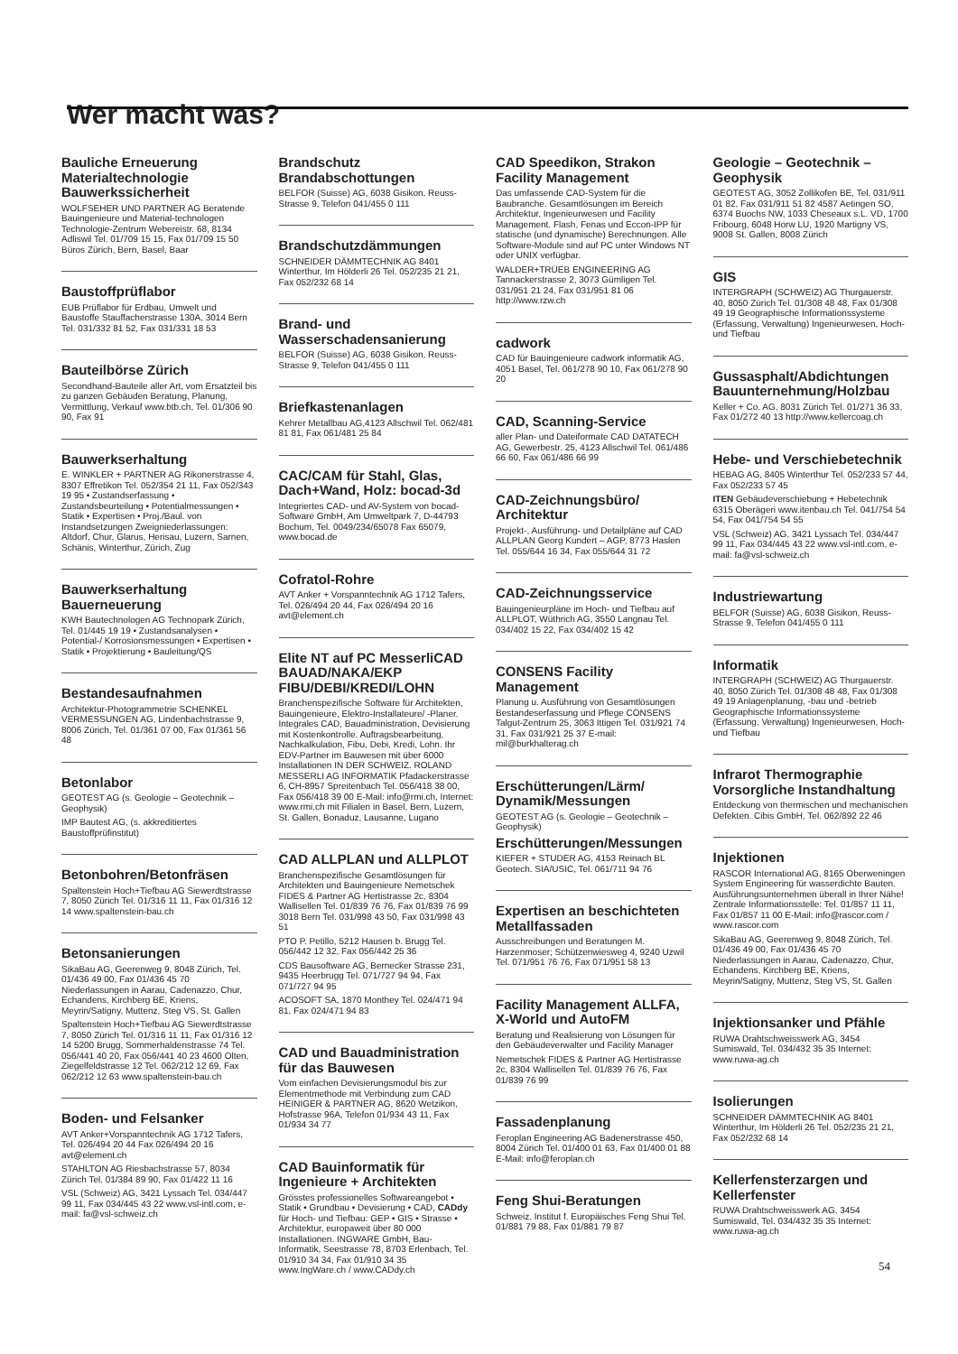Wer macht was?
Bauliche Erneuerung Materialtechnologie Bauwerkssicherheit
WOLFSEHER UND PARTNER AG Beratende Bauingenieure und Material-technologen Technologie-Zentrum Webereistr. 68, 8134 Adliswil Tel. 01/709 15 15, Fax 01/709 15 50 Büros Zürich, Bern, Basel, Baar
Baustoffprüflabor
EUB Prüflabor für Erdbau, Umwelt und Baustoffe Stauffacherstrasse 130A, 3014 Bern Tel. 031/332 81 52, Fax 031/331 18 53
Bauteilbörse Zürich
Secondhand-Bauteile aller Art, vom Ersatzteil bis zu ganzen Gebäuden Beratung, Planung, Vermittlung, Verkauf www.btb.ch, Tel. 01/306 90 90, Fax 91
Bauwerkserhaltung
E. WINKLER + PARTNER AG Rikonerstrasse 4, 8307 Effretikon Tel. 052/354 21 11, Fax 052/343 19 95 • Zustandserfassung • Zustandsbeurteilung • Potentialmessungen • Statik • Expertisen • Proj./Baul. von Instandsetzungen Zweigniederlassungen: Altdorf, Chur, Glarus, Herisau, Luzern, Sarnen, Schänis, Winterthur, Zürich, Zug
Bauwerkserhaltung Bauerneuerung
KWH Bautechnologen AG Technopark Zürich, Tel. 01/445 19 19 • Zustandsanalysen • Potential-/ Korrosionsmessungen • Expertisen • Statik • Projektierung • Bauleitung/QS
Bestandesaufnahmen
Architektur-Photogrammetrie SCHENKEL VERMESSUNGEN AG, Lindenbachstrasse 9, 8006 Zürich, Tel. 01/361 07 00, Fax 01/361 56 48
Betonlabor
GEOTEST AG (s. Geologie – Geotechnik – Geophysik)
IMP Bautest AG, (s. akkreditiertes Baustoffprüfinstitut)
Betonbohren/Betonfräsen
Spaltenstein Hoch+Tiefbau AG Siewerdtstrasse 7, 8050 Zürich Tel. 01/316 11 11, Fax 01/316 12 14 www.spaltenstein-bau.ch
Betonsanierungen
SikaBau AG, Geerenweg 9, 8048 Zürich, Tel. 01/436 49 00, Fax 01/436 45 70 Niederlassungen in Aarau, Cadenazzo, Chur, Echandens, Kirchberg BE, Kriens, Meyrin/Satigny, Muttenz, Steg VS, St. Gallen
Spaltenstein Hoch+Tiefbau AG Siewerdtstrasse 7, 8050 Zürich Tel. 01/316 11 11, Fax 01/316 12 14 5200 Brugg, Sommerhaldenstrasse 74 Tel. 056/441 40 20, Fax 056/441 40 23 4600 Olten, Ziegelfeldstrasse 12 Tel. 062/212 12 69, Fax 062/212 12 63 www.spaltenstein-bau.ch
Boden- und Felsanker
AVT Anker+Vorspanntechnik AG 1712 Tafers, Tel. 026/494 20 44 Fax 026/494 20 16 avt@element.ch
STAHLTON AG Riesbachstrasse 57, 8034 Zürich Tel. 01/384 89 90, Fax 01/422 11 16
VSL (Schweiz) AG, 3421 Lyssach Tel. 034/447 99 11, Fax 034/445 43 22 www.vsl-intl.com, e-mail: fa@vsl-schweiz.ch
Brandschutz Brandabschottungen
BELFOR (Suisse) AG, 6038 Gisikon, Reuss-Strasse 9, Telefon 041/455 0 111
Brandschutzdämmungen
SCHNEIDER DÄMMTECHNIK AG 8401 Winterthur, Im Hölderli 26 Tel. 052/235 21 21, Fax 052/232 68 14
Brand- und Wasserschadensanierung
BELFOR (Suisse) AG, 6038 Gisikon, Reuss-Strasse 9, Telefon 041/455 0 111
Briefkastenanlagen
Kehrer Metallbau AG,4123 Allschwil Tel. 062/481 81 81, Fax 061/481 25 84
CAC/CAM für Stahl, Glas, Dach+Wand, Holz: bocad-3d
Integriertes CAD- und AV-System von bocad-Software GmbH, Am Umweltpark 7, D-44793 Bochum, Tel. 0049/234/65078 Fax 65079, www.bocad.de
Cofratol-Rohre
AVT Anker + Vorspanntechnik AG 1712 Tafers, Tel. 026/494 20 44, Fax 026/494 20 16 avt@element.ch
Elite NT auf PC MesserliCAD BAUAD/NAKA/EKP FIBU/DEBI/KREDI/LOHN
Branchenspezifische Software für Architekten, Bauingenieure, Elektro-Installateure/ -Planer. Integrales CAD, Bauadministration, Devisierung mit Kostenkontrolle. Auftragsbearbeitung, Nachkalkulation, Fibu, Debi, Kredi, Lohn. Ihr EDV-Partner im Bauwesen mit über 6000 Installationen IN DER SCHWEIZ. ROLAND MESSERLI AG INFORMATIK Pfadackerstrasse 6, CH-8957 Spreitenbach Tel. 056/418 38 00, Fax 056/418 39 00 E-Mail: info@rmi.ch, Internet: www.rmi.ch mit Filialen in Basel, Bern, Luzern, St. Gallen, Bonaduz, Lausanne, Lugano
CAD ALLPLAN und ALLPLOT
Branchenspezifische Gesamtlösungen für Architekten und Bauingenieure Nemetschek FIDES & Partner AG Hertistrasse 2c, 8304 Wallisellen Tel. 01/839 76 76, Fax 01/839 76 99 3018 Bern Tel. 031/998 43 50, Fax 031/998 43 51
PTO P. Petillo, 5212 Hausen b. Brugg Tel. 056/442 12 32, Fax 056/442 25 36
CDS Bausoftware AG, Bernecker Strasse 231, 9435 Heerbrugg Tel. 071/727 94 94, Fax 071/727 94 95
ACOSOFT SA, 1870 Monthey Tel. 024/471 94 81, Fax 024/471 94 83
CAD und Bauadministration für das Bauwesen
Vom einfachen Devisierungsmodul bis zur Elementmethode mit Verbindung zum CAD HEINIGER & PARTNER AG, 8620 Wetzikon, Hofstrasse 96A, Telefon 01/934 43 11, Fax 01/934 34 77
CAD Bauinformatik für Ingenieure + Architekten
Grösstes professionelles Softwareangebot • Statik • Grundbau • Devisierung • CAD, CADdy für Hoch- und Tiefbau: GEP • GIS • Strasse • Architektur, europaweit über 80 000 Installationen. INGWARE GmbH, Bau-Informatik, Seestrasse 78, 8703 Erlenbach, Tel. 01/910 34 34, Fax 01/910 34 35 www.IngWare.ch / www.CADdy.ch
CAD Speedikon, Strakon Facility Management
Das umfassende CAD-System für die Baubranche. Gesamtlösungen im Bereich Architektur, Ingenieurwesen und Facility Management. Flash, Fenas und Eccon-IPP für statische (und dynamische) Berechnungen. Alle Software-Module sind auf PC unter Windows NT oder UNIX verfügbar.
WALDER+TRÜEB ENGINEERING AG Tannackerstrasse 2, 3073 Gümligen Tel. 031/951 21 24, Fax 031/951 81 06 http://www.rzw.ch
cadwork
CAD für Bauingenieure cadwork informatik AG, 4051 Basel, Tel. 061/278 90 10, Fax 061/278 90 20
CAD, Scanning-Service
aller Plan- und Dateiformate CAD DATATECH AG, Gewerbestr. 25, 4123 Allschwil Tel. 061/486 66 60, Fax 061/486 66 99
CAD-Zeichnungsbüro/ Architektur
Projekt-, Ausführung- und Detailpläne auf CAD ALLPLAN Georg Kundert – AGP, 8773 Haslen Tel. 055/644 16 34, Fax 055/644 31 72
CAD-Zeichnungsservice
Bauingenieurpläne im Hoch- und Tiefbau auf ALLPLOT, Wüthrich AG, 3550 Langnau Tel. 034/402 15 22, Fax 034/402 15 42
CONSENS Facility Management
Planung u. Ausführung von Gesamtlösungen Bestandeserfassung und Pflege CONSENS Talgut-Zentrum 25, 3063 Ittigen Tel. 031/921 74 31, Fax 031/921 25 37 E-mail: mil@burkhalterag.ch
Erschütterungen/Lärm/ Dynamik/Messungen
GEOTEST AG (s. Geologie – Geotechnik – Geophysik)
Erschütterungen/Messungen
KIEFER + STUDER AG, 4153 Reinach BL Geotech. SIA/USIC, Tel. 061/711 94 76
Expertisen an beschichteten Metallfassaden
Ausschreibungen und Beratungen M. Harzenmoser; Schützenwiesweg 4, 9240 Uzwil Tel. 071/951 76 76, Fax 071/951 58 13
Facility Management ALLFA, X-World und AutoFM
Beratung und Realisierung von Lösungen für den Gebäudeverwalter und Facility Manager
Nemetschek FIDES & Partner AG Hertistrasse 2c, 8304 Wallisellen Tel. 01/839 76 76, Fax 01/839 76 99
Fassadenplanung
Feroplan Engineering AG Badenerstrasse 450, 8004 Zürich Tel. 01/400 01 63, Fax 01/400 01 88 E-Mail: info@feroplan.ch
Feng Shui-Beratungen
Schweiz. Institut f. Europäisches Feng Shui Tel. 01/881 79 88, Fax 01/881 79 87
Geologie – Geotechnik – Geophysik
GEOTEST AG, 3052 Zollikofen BE, Tel. 031/911 01 82, Fax 031/911 51 82 4587 Aetingen SO, 6374 Buochs NW, 1033 Cheseaux s.L. VD, 1700 Fribourg, 6048 Horw LU, 1920 Martigny VS, 9008 St. Gallen, 8008 Zürich
GIS
INTERGRAPH (SCHWEIZ) AG Thurgauerstr. 40, 8050 Zürich Tel. 01/308 48 48, Fax 01/308 49 19 Geographische Informationssysteme (Erfassung, Verwaltung) Ingenieurwesen, Hoch- und Tiefbau
Gussasphalt/Abdichtungen Bauunternehmung/Holzbau
Keller + Co. AG, 8031 Zürich Tel. 01/271 36 33, Fax 01/272 40 13 http://www.kellercoag.ch
Hebe- und Verschiebetechnik
HEBAG AG, 8405 Winterthur Tel. 052/233 57 44, Fax 052/233 57 45
ITEN Gebäudeverschiebung + Hebetechnik 6315 Oberägeri www.itenbau.ch Tel. 041/754 54 54, Fax 041/754 54 55
VSL (Schweiz) AG, 3421 Lyssach Tel. 034/447 99 11, Fax 034/445 43 22 www.vsl-intl.com, e-mail: fa@vsl-schweiz.ch
Industriewartung
BELFOR (Suisse) AG, 6038 Gisikon, Reuss-Strasse 9, Telefon 041/455 0 111
Informatik
INTERGRAPH (SCHWEIZ) AG Thurgauerstr. 40, 8050 Zürich Tel. 01/308 48 48, Fax 01/308 49 19 Anlagenplanung, -bau und -betrieb Geographische Informationssysteme (Erfassung, Verwaltung) Ingenieurwesen, Hoch- und Tiefbau
Infrarot Thermographie Vorsorgliche Instandhaltung
Entdeckung von thermischen und mechanischen Defekten. Cibis GmbH, Tel. 062/892 22 46
Injektionen
RASCOR International AG, 8165 Oberweningen System Engineering für wasserdichte Bauten. Ausführungsunternehmen überall in Ihrer Nähe! Zentrale Informationsstelle: Tel. 01/857 11 11, Fax 01/857 11 00 E-Mail: info@rascor.com / www.rascor.com
SikaBau AG, Geerenweg 9, 8048 Zürich, Tel. 01/436 49 00, Fax 01/436 45 70 Niederlassungen in Aarau, Cadenazzo, Chur, Echandens, Kirchberg BE, Kriens, Meyrin/Satigny, Muttenz, Steg VS, St. Gallen
Injektionsanker und Pfähle
RUWA Drahtschweisswerk AG, 3454 Sumiswald, Tel. 034/432 35 35 Internet: www.ruwa-ag.ch
Isolierungen
SCHNEIDER DÄMMTECHNIK AG 8401 Winterthur, Im Hölderli 26 Tel. 052/235 21 21, Fax 052/232 68 14
Kellerfensterzargen und Kellerfenster
RUWA Drahtschweisswerk AG, 3454 Sumiswald, Tel. 034/432 35 35 Internet: www.ruwa-ag.ch
54